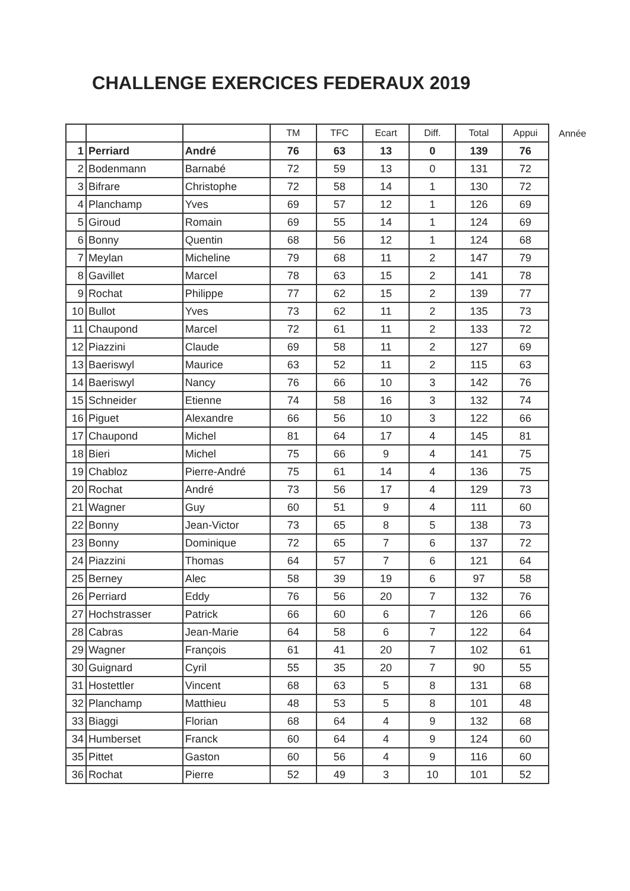CHALLENGE EXERCICES FEDERAUX 2019
| | | | TM | TFC | Ecart | Diff. | Total | Appui |
| --- | --- | --- | --- | --- | --- | --- | --- | --- |
| 1 | Perriard | André | 76 | 63 | 13 | 0 | 139 | 76 |
| 2 | Bodenmann | Barnabé | 72 | 59 | 13 | 0 | 131 | 72 |
| 3 | Bifrare | Christophe | 72 | 58 | 14 | 1 | 130 | 72 |
| 4 | Planchamp | Yves | 69 | 57 | 12 | 1 | 126 | 69 |
| 5 | Giroud | Romain | 69 | 55 | 14 | 1 | 124 | 69 |
| 6 | Bonny | Quentin | 68 | 56 | 12 | 1 | 124 | 68 |
| 7 | Meylan | Micheline | 79 | 68 | 11 | 2 | 147 | 79 |
| 8 | Gavillet | Marcel | 78 | 63 | 15 | 2 | 141 | 78 |
| 9 | Rochat | Philippe | 77 | 62 | 15 | 2 | 139 | 77 |
| 10 | Bullot | Yves | 73 | 62 | 11 | 2 | 135 | 73 |
| 11 | Chaupond | Marcel | 72 | 61 | 11 | 2 | 133 | 72 |
| 12 | Piazzini | Claude | 69 | 58 | 11 | 2 | 127 | 69 |
| 13 | Baeriswyl | Maurice | 63 | 52 | 11 | 2 | 115 | 63 |
| 14 | Baeriswyl | Nancy | 76 | 66 | 10 | 3 | 142 | 76 |
| 15 | Schneider | Etienne | 74 | 58 | 16 | 3 | 132 | 74 |
| 16 | Piguet | Alexandre | 66 | 56 | 10 | 3 | 122 | 66 |
| 17 | Chaupond | Michel | 81 | 64 | 17 | 4 | 145 | 81 |
| 18 | Bieri | Michel | 75 | 66 | 9 | 4 | 141 | 75 |
| 19 | Chabloz | Pierre-André | 75 | 61 | 14 | 4 | 136 | 75 |
| 20 | Rochat | André | 73 | 56 | 17 | 4 | 129 | 73 |
| 21 | Wagner | Guy | 60 | 51 | 9 | 4 | 111 | 60 |
| 22 | Bonny | Jean-Victor | 73 | 65 | 8 | 5 | 138 | 73 |
| 23 | Bonny | Dominique | 72 | 65 | 7 | 6 | 137 | 72 |
| 24 | Piazzini | Thomas | 64 | 57 | 7 | 6 | 121 | 64 |
| 25 | Berney | Alec | 58 | 39 | 19 | 6 | 97 | 58 |
| 26 | Perriard | Eddy | 76 | 56 | 20 | 7 | 132 | 76 |
| 27 | Hochstrasser | Patrick | 66 | 60 | 6 | 7 | 126 | 66 |
| 28 | Cabras | Jean-Marie | 64 | 58 | 6 | 7 | 122 | 64 |
| 29 | Wagner | François | 61 | 41 | 20 | 7 | 102 | 61 |
| 30 | Guignard | Cyril | 55 | 35 | 20 | 7 | 90 | 55 |
| 31 | Hostettler | Vincent | 68 | 63 | 5 | 8 | 131 | 68 |
| 32 | Planchamp | Matthieu | 48 | 53 | 5 | 8 | 101 | 48 |
| 33 | Biaggi | Florian | 68 | 64 | 4 | 9 | 132 | 68 |
| 34 | Humberset | Franck | 60 | 64 | 4 | 9 | 124 | 60 |
| 35 | Pittet | Gaston | 60 | 56 | 4 | 9 | 116 | 60 |
| 36 | Rochat | Pierre | 52 | 49 | 3 | 10 | 101 | 52 |
Année